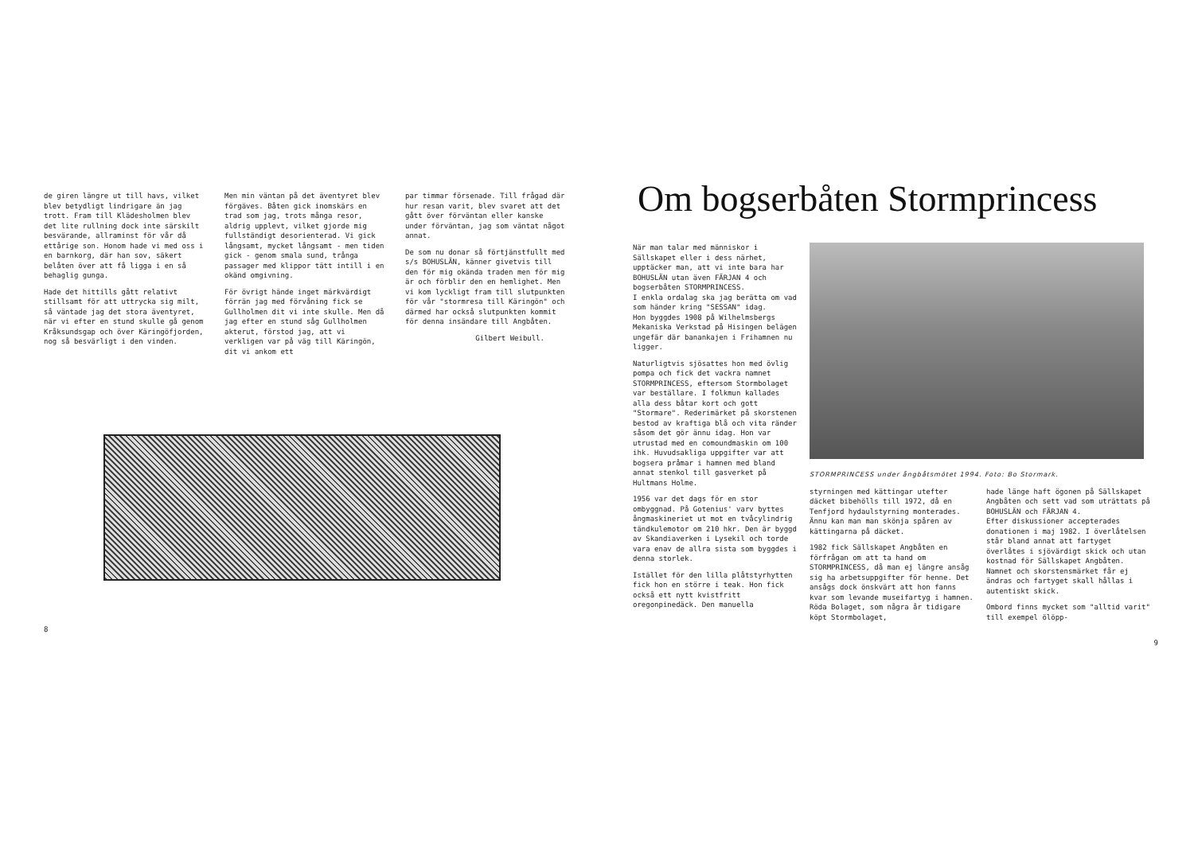de giren längre ut till havs, vilket blev betydligt lindrigare än jag trott. Fram till Klädesholmen blev det lite rullning dock inte särskilt besvärande, allraminst för vår då ettårige son. Honom hade vi med oss i en barnkorg, där han sov, säkert belåten över att få ligga i en så behaglig gunga.
Hade det hittills gått relativt stillsamt för att uttrycka sig milt, så väntade jag det stora äventyret, när vi efter en stund skulle gå genom Kråksundsgap och över Käringöfjorden, nog så besvärligt i den vinden.
Men min väntan på det äventyret blev förgäves. Båten gick inomskärs en trad som jag, trots många resor, aldrig upplevt, vilket gjorde mig fullständigt desorienterad. Vi gick långsamt, mycket långsamt - men tiden gick - genom smala sund, trånga passager med klippor tätt intill i en okänd omgivning.
För övrigt hände inget märkvärdigt förrän jag med förvåning fick se Gullholmen dit vi inte skulle. Men då jag efter en stund såg Gullholmen akterut, förstod jag, att vi verkligen var på väg till Käringön, dit vi ankom ett
par timmar försenade. Till frågad där hur resan varit, blev svaret att det gått över förväntan eller kanske under förväntan, jag som väntat något annat.
De som nu donar så förtjänstfullt med s/s BOHUSLÄN, känner givetvis till den för mig okända traden men för mig är och förblir den en hemlighet. Men vi kom lyckligt fram till slutpunkten för vår "stormresa till Käringön" och därmed har också slutpunkten kommit för denna insändare till Angbåten.
Gilbert Weibull.
8
Om bogserbåten Stormprincess
När man talar med människor i Sällskapet eller i dess närhet, upptäcker man, att vi inte bara har BOHUSLÄN utan även FÄRJAN 4 och bogserbåten STORMPRINCESS.
I enkla ordalag ska jag berätta om vad som händer kring "SESSAN" idag.
Hon byggdes 1908 på Wilhelmsbergs Mekaniska Verkstad på Hisingen belägen ungefär där banankajen i Frihamnen nu ligger.
Naturligtvis sjösattes hon med övlig pompa och fick det vackra namnet STORMPRINCESS, eftersom Stormbolaget var beställare. I folkmun kallades alla dess båtar kort och gott "Stormare". Rederimärket på skorstenen bestod av kraftiga blå och vita ränder såsom det gör ännu idag. Hon var utrustad med en comoundmaskin om 100 ihk. Huvudsakliga uppgifter var att bogsera pråmar i hamnen med bland annat stenkol till gasverket på Hultmans Holme.
1956 var det dags för en stor ombyggnad. På Gotenius' varv byttes ångmaskineriet ut mot en tvåcylindrig tändkulemotor om 210 hkr. Den är byggd av Skandiaverken i Lysekil och torde vara enav de allra sista som byggdes i denna storlek.
Istället för den lilla plåtstyrhytten fick hon en större i teak. Hon fick också ett nytt kvistfritt oregonpinedäck. Den manuella
STORMPRINCESS under ångbåtsmötet 1994. Foto: Bo Stormark.
styrningen med kättingar utefter däcket bibehölls till 1972, då en Tenfjord hydaulstyrning monterades. Ännu kan man man skönja spåren av kättingarna på däcket.
1982 fick Sällskapet Angbåten en förfrågan om att ta hand om STORMPRINCESS, då man ej längre ansåg sig ha arbetsuppgifter för henne. Det ansågs dock önskvärt att hon fanns kvar som levande museifartyg i hamnen. Röda Bolaget, som några år tidigare köpt Stormbolaget,
hade länge haft ögonen på Sällskapet Angbåten och sett vad som uträttats på BOHUSLÄN och FÄRJAN 4.
Efter diskussioner accepterades donationen i maj 1982. I överlåtelsen står bland annat att fartyget överlåtes i sjövärdigt skick och utan kostnad för Sällskapet Angbåten. Namnet och skorstensmärket får ej ändras och fartyget skall hållas i autentiskt skick.
Ombord finns mycket som "alltid varit" till exempel ölöpp-
9